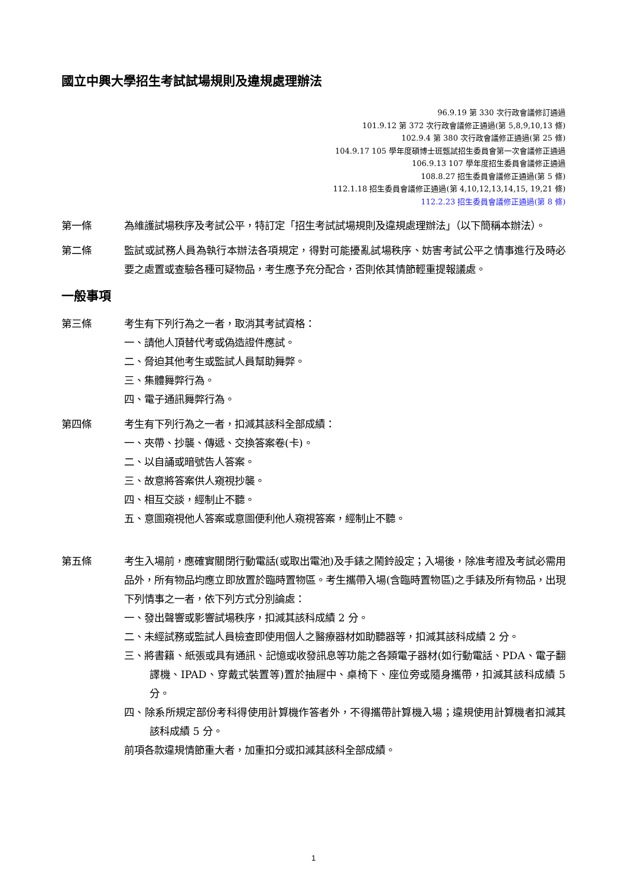國立中興大學招生考試試場規則及違規處理辦法
96.9.19 第 330 次行政會議修訂通過
101.9.12 第 372 次行政會議修正通過(第 5,8,9,10,13 條)
102.9.4 第 380 次行政會議修正通過(第 25 條)
104.9.17 105 學年度碩博士班甄試招生委員會第一次會議修正通過
106.9.13 107 學年度招生委員會議修正通過
108.8.27 招生委員會議修正通過(第 5 條)
112.1.18 招生委員會議修正通過(第 4,10,12,13,14,15, 19,21 條)
112.2.23 招生委員會議修正通過(第 8 條)
第一條 為維護試場秩序及考試公平，特訂定「招生考試試場規則及違規處理辦法」（以下簡稱本辦法）。
第二條 監試或試務人員為執行本辦法各項規定，得對可能擾亂試場秩序、妨害考試公平之情事進行及時必要之處置或查驗各種可疑物品，考生應予充分配合，否則依其情節輕重提報議處。
一般事項
第三條 考生有下列行為之一者，取消其考試資格：
一、請他人頂替代考或偽造證件應試。
二、脅迫其他考生或監試人員幫助舞弊。
三、集體舞弊行為。
四、電子通訊舞弊行為。
第四條 考生有下列行為之一者，扣減其該科全部成績：
一、夾帶、抄襲、傳遞、交換答案卷(卡)。
二、以自誦或暗號告人答案。
三、故意將答案供人窺視抄襲。
四、相互交談，經制止不聽。
五、意圖窺視他人答案或意圖便利他人窺視答案，經制止不聽。
第五條 考生入場前，應確實關閉行動電話(或取出電池)及手錶之鬧鈴設定；入場後，除准考證及考試必需用品外，所有物品均應立即放置於臨時置物區。考生攜帶入場(含臨時置物區)之手錶及所有物品，出現下列情事之一者，依下列方式分別論處：
一、發出聲響或影響試場秩序，扣減其該科成績 2 分。
二、未經試務或監試人員檢查即使用個人之醫療器材如助聽器等，扣減其該科成績 2 分。
三、將書籍、紙張或具有通訊、記憶或收發訊息等功能之各類電子器材(如行動電話、PDA、電子翻譯機、IPAD、穿戴式裝置等)置於抽屜中、桌椅下、座位旁或隨身攜帶，扣減其該科成績 5 分。
四、除系所規定部份考科得使用計算機作答者外，不得攜帶計算機入場；違規使用計算機者扣減其該科成績 5 分。
前項各款違規情節重大者，加重扣分或扣減其該科全部成績。
1